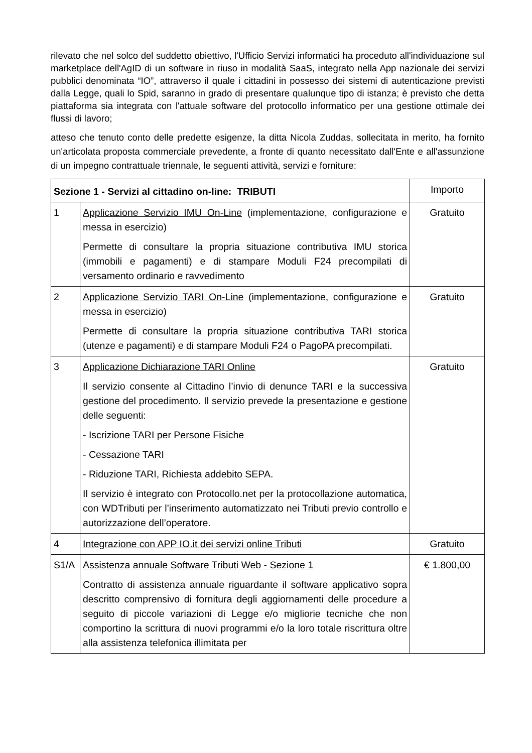rilevato che nel solco del suddetto obiettivo, l'Ufficio Servizi informatici ha proceduto all'individuazione sul marketplace dell'AgID di un software in riuso in modalità SaaS, integrato nella App nazionale dei servizi pubblici denominata “IO”, attraverso il quale i cittadini in possesso dei sistemi di autenticazione previsti dalla Legge, quali lo Spid, saranno in grado di presentare qualunque tipo di istanza; è previsto che detta piattaforma sia integrata con l'attuale software del protocollo informatico per una gestione ottimale dei flussi di lavoro;
atteso che tenuto conto delle predette esigenze, la ditta Nicola Zuddas, sollecitata in merito, ha fornito un'articolata proposta commerciale prevedente, a fronte di quanto necessitato dall'Ente e all'assunzione di un impegno contrattuale triennale, le seguenti attività, servizi e forniture:
| Sezione 1 - Servizi al cittadino on-line: TRIBUTI | | Importo |
| 1 | Applicazione Servizio IMU On-Line (implementazione, configurazione e messa in esercizio) Permette di consultare la propria situazione contributiva IMU storica (immobili e pagamenti) e di stampare Moduli F24 precompilati di versamento ordinario e ravvedimento | Gratuito |
| 2 | Applicazione Servizio TARI On-Line (implementazione, configurazione e messa in esercizio) Permette di consultare la propria situazione contributiva TARI storica (utenze e pagamenti) e di stampare Moduli F24 o PagoPA precompilati. | Gratuito |
| 3 | Applicazione Dichiarazione TARI Online Il servizio consente al Cittadino l’invio di denunce TARI e la successiva gestione del procedimento. Il servizio prevede la presentazione e gestione delle seguenti: - Iscrizione TARI per Persone Fisiche - Cessazione TARI - Riduzione TARI, Richiesta addebito SEPA. Il servizio è integrato con Protocollo.net per la protocollazione automatica, con WDTributi per l’inserimento automatizzato nei Tributi previo controllo e autorizzazione dell’operatore. | Gratuito |
| 4 | Integrazione con APP IO.it dei servizi online Tributi | Gratuito |
| S1/A | Assistenza annuale Software Tributi Web - Sezione 1 Contratto di assistenza annuale riguardante il software applicativo sopra descritto comprensivo di fornitura degli aggiornamenti delle procedure a seguito di piccole variazioni di Legge e/o migliorie tecniche che non comportino la scrittura di nuovi programmi e/o la loro totale riscrittura oltre alla assistenza telefonica illimitata per | € 1.800,00 |